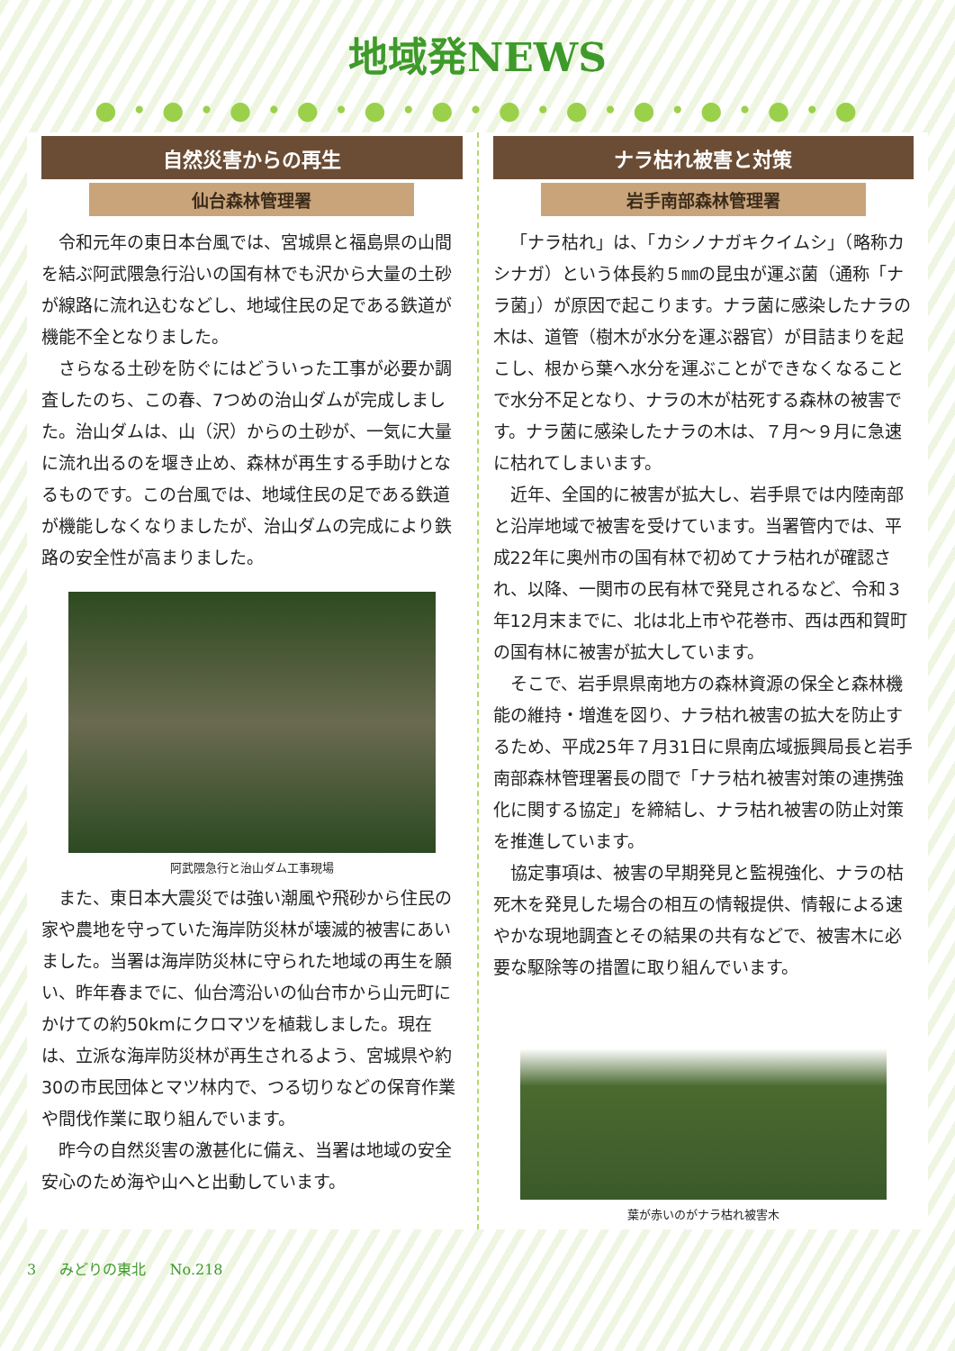地域発NEWS
● • ● • ● • ● • ● • ● • ● • ● • ● • ● • ● • ●
自然災害からの再生
仙台森林管理署
令和元年の東日本台風では、宮城県と福島県の山間を結ぶ阿武隈急行沿いの国有林でも沢から大量の土砂が線路に流れ込むなどし、地域住民の足である鉄道が機能不全となりました。
さらなる土砂を防ぐにはどういった工事が必要か調査したのち、この春、7つめの治山ダムが完成しました。治山ダムは、山（沢）からの土砂が、一気に大量に流れ出るのを堰き止め、森林が再生する手助けとなるものです。この台風では、地域住民の足である鉄道が機能しなくなりましたが、治山ダムの完成により鉄路の安全性が高まりました。
阿武隈急行と治山ダム工事現場
また、東日本大震災では強い潮風や飛砂から住民の家や農地を守っていた海岸防災林が壊滅的被害にあいました。当署は海岸防災林に守られた地域の再生を願い、昨年春までに、仙台湾沿いの仙台市から山元町にかけての約50kmにクロマツを植栽しました。現在は、立派な海岸防災林が再生されるよう、宮城県や約30の市民団体とマツ林内で、つる切りなどの保育作業や間伐作業に取り組んでいます。
昨今の自然災害の激甚化に備え、当署は地域の安全安心のため海や山へと出動しています。
ナラ枯れ被害と対策
岩手南部森林管理署
「ナラ枯れ」は、「カシノナガキクイムシ」（略称カシナガ）という体長約５㎜の昆虫が運ぶ菌（通称「ナラ菌」）が原因で起こります。ナラ菌に感染したナラの木は、道管（樹木が水分を運ぶ器官）が目詰まりを起こし、根から葉へ水分を運ぶことができなくなることで水分不足となり、ナラの木が枯死する森林の被害です。ナラ菌に感染したナラの木は、７月～９月に急速に枯れてしまいます。
近年、全国的に被害が拡大し、岩手県では内陸南部と沿岸地域で被害を受けています。当署管内では、平成22年に奥州市の国有林で初めてナラ枯れが確認され、以降、一関市の民有林で発見されるなど、令和３年12月末までに、北は北上市や花巻市、西は西和賀町の国有林に被害が拡大しています。
そこで、岩手県県南地方の森林資源の保全と森林機能の維持・増進を図り、ナラ枯れ被害の拡大を防止するため、平成25年７月31日に県南広域振興局長と岩手南部森林管理署長の間で「ナラ枯れ被害対策の連携強化に関する協定」を締結し、ナラ枯れ被害の防止対策を推進しています。
協定事項は、被害の早期発見と監視強化、ナラの枯死木を発見した場合の相互の情報提供、情報による速やかな現地調査とその結果の共有などで、被害木に必要な駆除等の措置に取り組んでいます。
葉が赤いのがナラ枯れ被害木
3 　 みどりの東北 　 No.218